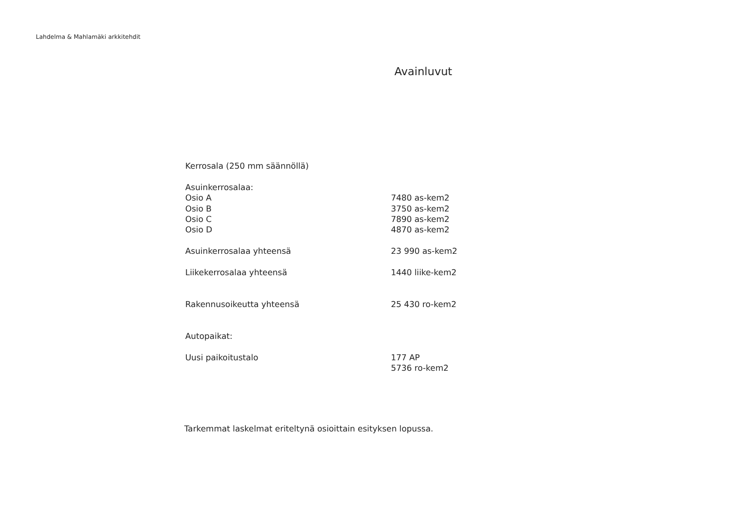Lahdelma & Mahlamäki arkkitehdit
Avainluvut
| Kerrosala (250 mm säännöllä) | |
| Asuinkerrosalaa: | |
| Osio A | 7480 as-kem2 |
| Osio B | 3750 as-kem2 |
| Osio C | 7890 as-kem2 |
| Osio D | 4870 as-kem2 |
| Asuinkerrosalaa yhteensä | 23 990 as-kem2 |
| Liikekerrosalaa yhteensä | 1440 liike-kem2 |
| Rakennusoikeutta yhteensä | 25 430 ro-kem2 |
| Autopaikat: | |
| Uusi paikoitustalo | 177 AP |
| | 5736 ro-kem2 |
Tarkemmat laskelmat eriteltynä osioittain esityksen lopussa.